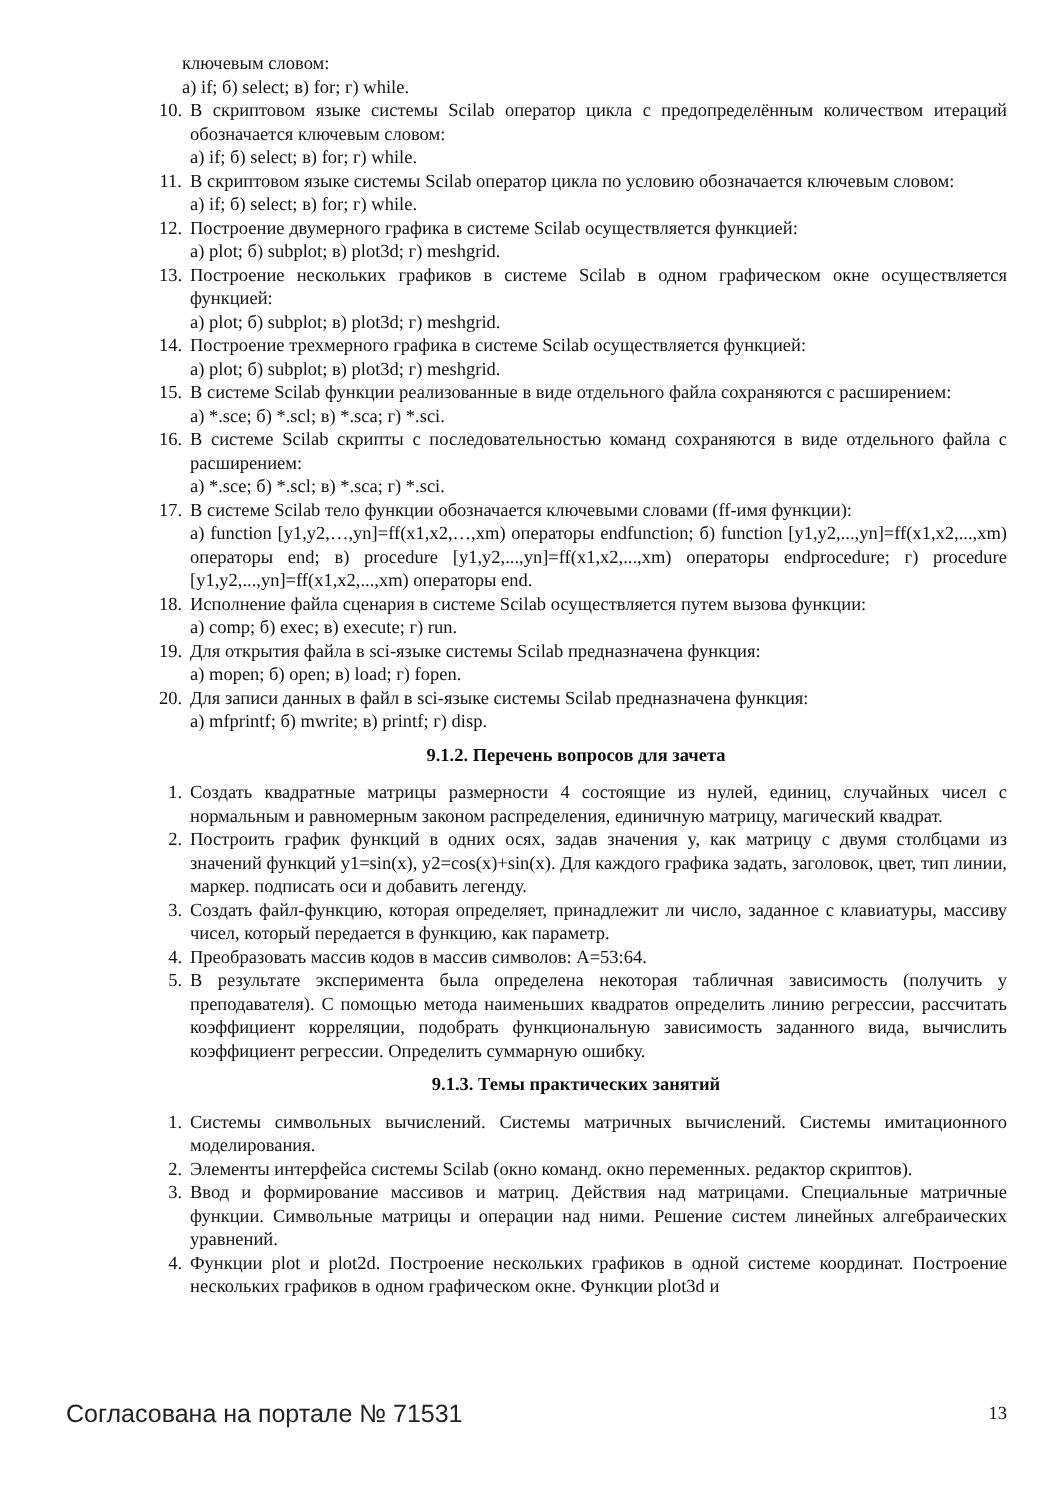ключевым словом:
а) if; б) select; в) for; г) while.
10. В скриптовом языке системы Scilab оператор цикла с предопределённым количеством итераций обозначается ключевым словом:
а) if; б) select; в) for; г) while.
11. В скриптовом языке системы Scilab оператор цикла по условию обозначается ключевым словом:
а) if; б) select; в) for; г) while.
12. Построение двумерного графика в системе Scilab осуществляется функцией:
а) plot; б) subplot; в) plot3d; г) meshgrid.
13. Построение нескольких графиков в системе Scilab в одном графическом окне осуществляется функцией:
а) plot; б) subplot; в) plot3d; г) meshgrid.
14. Построение трехмерного графика в системе Scilab осуществляется функцией:
а) plot; б) subplot; в) plot3d; г) meshgrid.
15. В системе Scilab функции реализованные в виде отдельного файла сохраняются с расширением:
а) *.sce; б) *.scl; в) *.sca; г) *.sci.
16. В системе Scilab скрипты с последовательностью команд сохраняются в виде отдельного файла с расширением:
а) *.sce; б) *.scl; в) *.sca; г) *.sci.
17. В системе Scilab тело функции обозначается ключевыми словами (ff-имя функции):
а) function [y1,y2,…,yn]=ff(x1,x2,…,xm) операторы endfunction; б) function [y1,y2,...,yn]=ff(x1,x2,...,xm) операторы end; в) procedure [y1,y2,...,yn]=ff(x1,x2,...,xm) операторы endprocedure; г) procedure [y1,y2,...,yn]=ff(x1,x2,...,xm) операторы end.
18. Исполнение файла сценария в системе Scilab осуществляется путем вызова функции:
а) comp; б) exec; в) execute; г) run.
19. Для открытия файла в sci-языке системы Scilab предназначена функция:
а) mopen; б) open; в) load; г) fopen.
20. Для записи данных в файл в sci-языке системы Scilab предназначена функция:
а) mfprintf; б) mwrite; в) printf; г) disp.
9.1.2. Перечень вопросов для зачета
1. Создать квадратные матрицы размерности 4 состоящие из нулей, единиц, случайных чисел с нормальным и равномерным законом распределения, единичную матрицу, магический квадрат.
2. Построить график функций в одних осях, задав значения y, как матрицу с двумя столбцами из значений функций y1=sin(x), y2=cos(x)+sin(x). Для каждого графика задать, заголовок, цвет, тип линии, маркер. подписать оси и добавить легенду.
3. Создать файл-функцию, которая определяет, принадлежит ли число, заданное с клавиатуры, массиву чисел, который передается в функцию, как параметр.
4. Преобразовать массив кодов в массив символов: A=53:64.
5. В результате эксперимента была определена некоторая табличная зависимость (получить у преподавателя). С помощью метода наименьших квадратов определить линию регрессии, рассчитать коэффициент корреляции, подобрать функциональную зависимость заданного вида, вычислить коэффициент регрессии. Определить суммарную ошибку.
9.1.3. Темы практических занятий
1. Системы символьных вычислений. Системы матричных вычислений. Системы имитационного моделирования.
2. Элементы интерфейса системы Scilab (окно команд. окно переменных. редактор скриптов).
3. Ввод и формирование массивов и матриц. Действия над матрицами. Специальные матричные функции. Символьные матрицы и операции над ними. Решение систем линейных алгебраических уравнений.
4. Функции plot и plot2d. Построение нескольких графиков в одной системе координат. Построение нескольких графиков в одном графическом окне. Функции plot3d и
Согласована на портале № 71531 13